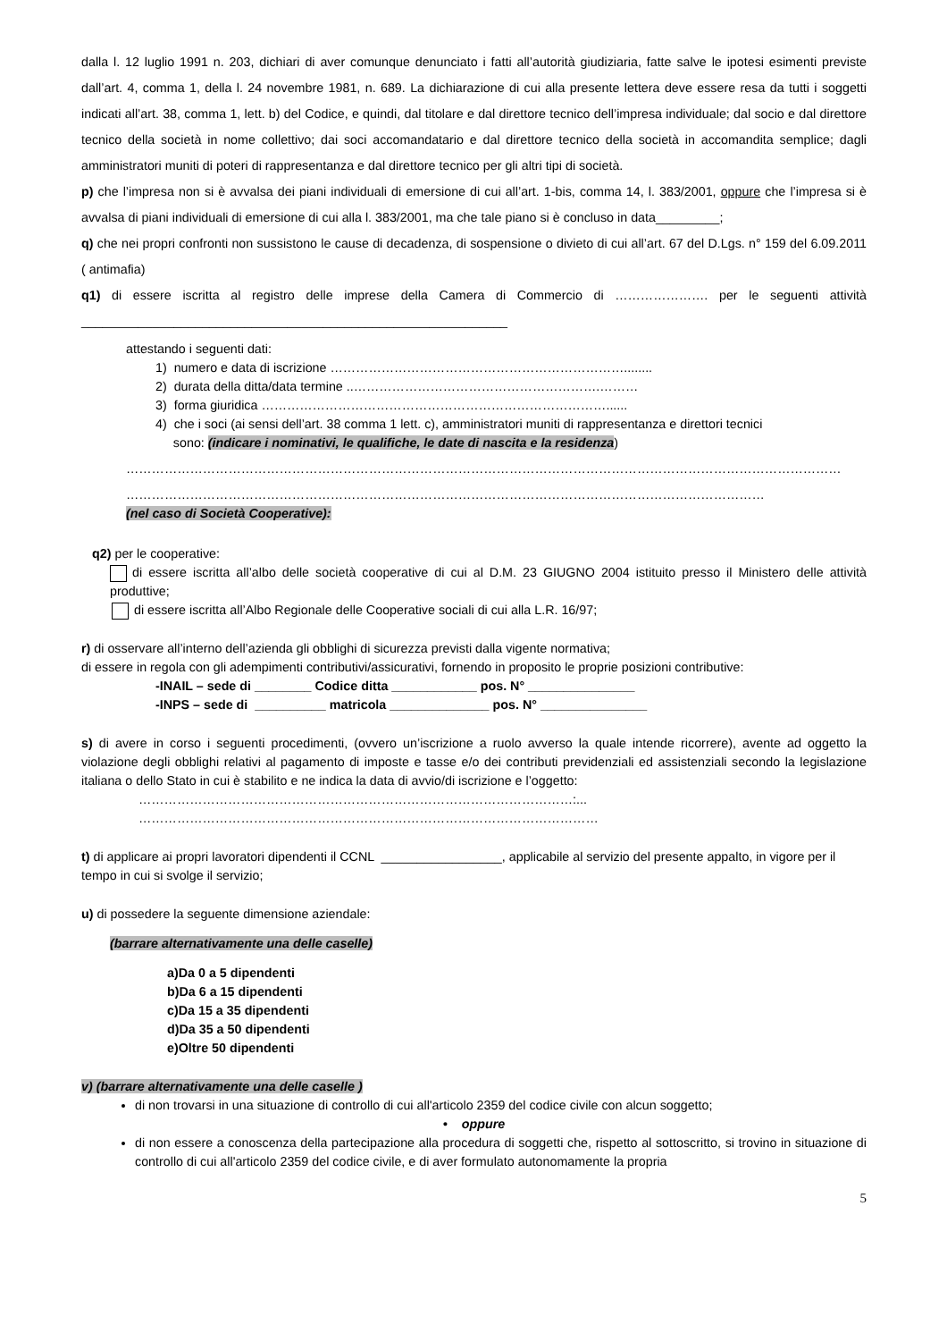dalla l. 12 luglio 1991 n. 203, dichiari di aver comunque denunciato i fatti all’autorità giudiziaria, fatte salve le ipotesi esimenti previste dall’art. 4, comma 1, della l. 24 novembre 1981, n. 689. La dichiarazione di cui alla presente lettera deve essere resa da tutti i soggetti indicati all’art. 38, comma 1, lett. b) del Codice, e quindi, dal titolare e dal direttore tecnico dell’impresa individuale; dal socio e dal direttore tecnico della società in nome collettivo; dai soci accomandatario e dal direttore tecnico della società in accomandita semplice; dagli amministratori muniti di poteri di rappresentanza e dal direttore tecnico per gli altri tipi di società.
p) che l’impresa non si è avvalsa dei piani individuali di emersione di cui all’art. 1-bis, comma 14, l. 383/2001, oppure che l’impresa si è avvalsa di piani individuali di emersione di cui alla l. 383/2001, ma che tale piano si è concluso in data_________;
q) che nei propri confronti non sussistono le cause di decadenza, di sospensione o divieto di cui all’art. 67 del D.Lgs. n° 159 del 6.09.2011 ( antimafia)
q1) di essere iscritta al registro delle imprese della Camera di Commercio di …………………. per le seguenti attività ____________________________________________________________
attestando i seguenti dati:
1) numero e data di iscrizione ……………………………………………………………........
2) durata della ditta/data termine ..………………………………………………….………
3) forma giuridica ………………………………………………………………………......
4) che i soci (ai sensi dell’art. 38 comma 1 lett. c), amministratori muniti di rappresentanza e direttori tecnici
sono: (indicare i nominativi, le qualifiche, le date di nascita e la residenza)
……………………………………………………………………………………………………………………………………………………
……………………………………………………………………………………………………………………………………
(nel caso di Società Cooperative):
q2) per le cooperative:
di essere iscritta all’albo delle società cooperative di cui al D.M. 23 GIUGNO 2004 istituito presso il Ministero delle attività produttive;
di essere iscritta all’Albo Regionale delle Cooperative sociali di cui alla L.R. 16/97;
r) di osservare all’interno dell’azienda gli obblighi di sicurezza previsti dalla vigente normativa;
di essere in regola con gli adempimenti contributivi/assicurativi, fornendo in proposito le proprie posizioni contributive:
-INAIL – sede di ________ Codice ditta ____________ pos. N° _______________
-INPS – sede di __________ matricola ______________ pos. N° _______________
s) di avere in corso i seguenti procedimenti, (ovvero un’iscrizione a ruolo avverso la quale intende ricorrere), avente ad oggetto la violazione degli obblighi relativi al pagamento di imposte e tasse e/o dei contributi previdenziali ed assistenziali secondo la legislazione italiana o dello Stato in cui è stabilito e ne indica la data di avvio/di iscrizione e l’oggetto:
…………………………………………………………………………………………:...
………………………………………………………………………………………………
t) di applicare ai propri lavoratori dipendenti il CCNL _________________, applicabile al servizio del presente appalto, in vigore per il tempo in cui si svolge il servizio;
u) di possedere la seguente dimensione aziendale:
(barrare alternativamente una delle caselle)
a)Da 0 a 5 dipendenti
b)Da 6 a 15 dipendenti
c)Da 15 a 35 dipendenti
d)Da 35 a 50 dipendenti
e)Oltre 50 dipendenti
v) (barrare alternativamente una delle caselle )
di non trovarsi in una situazione di controllo di cui all'articolo 2359 del codice civile con alcun soggetto;
• oppure
di non essere a conoscenza della partecipazione alla procedura di soggetti che, rispetto al sottoscritto, si trovino in situazione di controllo di cui all'articolo 2359 del codice civile, e di aver formulato autonomamente la propria
5